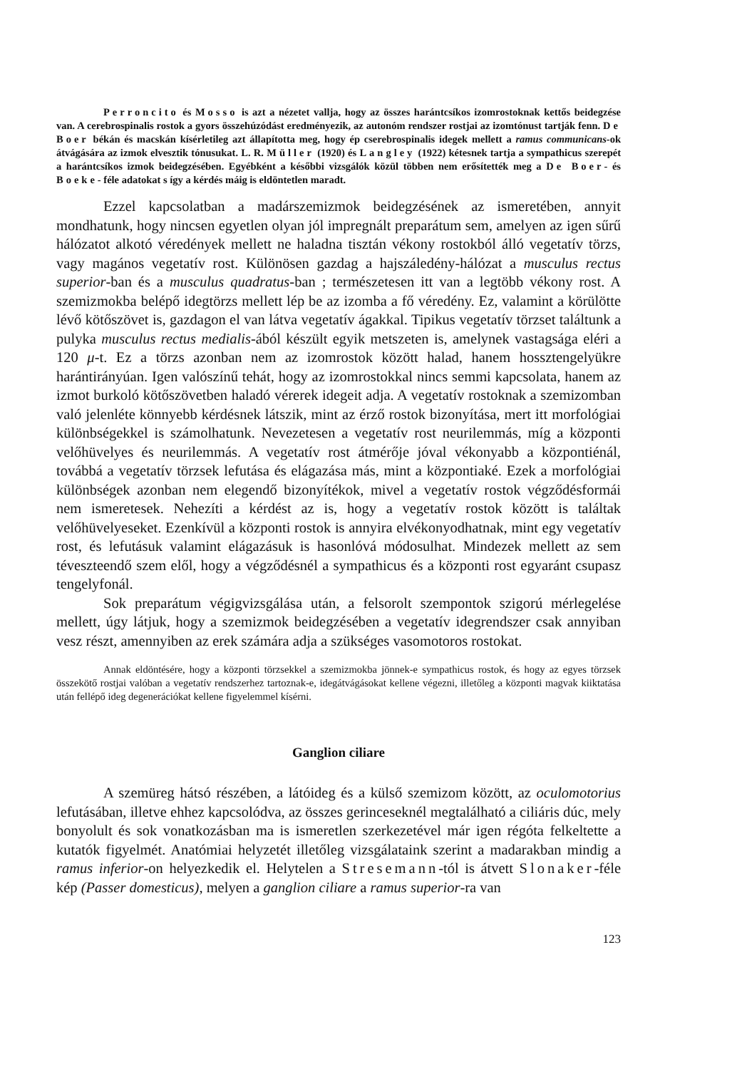Perroncito és Mosso is azt a nézetet vallja, hogy az összes harántcsíkos izomrostoknak kettős beidegzése van. A cerebrospinalis rostok a gyors összehúzódást eredményezik, az autonóm rendszer rostjai az izomtónust tartják fenn. De Boer békán és macskán kísérletileg azt állapította meg, hogy ép cserebrospinalis idegek mellett a ramus communicans-ok átvágására az izmok elvesztik tónusukat. L. R. Müller (1920) és Langley (1922) kétesnek tartja a sympathicus szerepét a harántcsíkos izmok beidegzésében. Egyébként a későbbi vizsgálók közül többen nem erősítették meg a De Boer- és Boeke- féle adatokat s így a kérdés máig is eldöntetlen maradt.
Ezzel kapcsolatban a madárszemizmok beidegzésének az ismeretében, annyit mondhatunk, hogy nincsen egyetlen olyan jól impregnált preparátum sem, amelyen az igen sűrű hálózatot alkotó véredények mellett ne haladna tisztán vékony rostokból álló vegetatív törzs, vagy magános vegetatív rost. Különösen gazdag a hajszáledény-hálózat a musculus rectus superior-ban és a musculus quadratus-ban ; természetesen itt van a legtöbb vékony rost. A szemizmokba belépő idegtörzs mellett lép be az izomba a fő véredény. Ez, valamint a körülötte lévő kötőszövet is, gazdagon el van látva vegetatív ágakkal. Tipikus vegetatív törzset találtunk a pulyka musculus rectus medialis-ából készült egyik metszeten is, amelynek vastagsága eléri a 120 μ-t. Ez a törzs azonban nem az izomrostok között halad, hanem hossztengelyükre harántirányúan. Igen valószínű tehát, hogy az izomrostokkal nincs semmi kapcsolata, hanem az izmot burkoló kötőszövetben haladó vérerek idegeit adja. A vegetatív rostoknak a szemizomban való jelenléte könnyebb kérdésnek látszik, mint az érző rostok bizonyítása, mert itt morfológiai különbségekkel is számolhatunk. Nevezetesen a vegetatív rost neurilemmás, míg a központi velőhüvelyes és neurilemmás. A vegetatív rost átmérője jóval vékonyabb a központiénál, továbbá a vegetatív törzsek lefutása és elágazása más, mint a központiaké. Ezek a morfológiai különbségek azonban nem elegendő bizonyítékok, mivel a vegetatív rostok végződésformái nem ismeretesek. Nehezíti a kérdést az is, hogy a vegetatív rostok között is találtak velőhüvelyeseket. Ezenkívül a központi rostok is annyira elvékonyodhatnak, mint egy vegetatív rost, és lefutásuk valamint elágazásuk is hasonlóvá módosulhat. Mindezek mellett az sem téveszteendő szem elől, hogy a végződésnél a sympathicus és a központi rost egyaránt csupasz tengelyfonál.
Sok preparátum végigvizsgálása után, a felsorolt szempontok szigorú mérlegelése mellett, úgy látjuk, hogy a szemizmok beidegzésében a vegetatív idegrendszer csak annyiban vesz részt, amennyiben az erek számára adja a szükséges vasomotoros rostokat.
Annak eldöntésére, hogy a központi törzsekkel a szemizmokba jönnek-e sympathicus rostok, és hogy az egyes törzsek összekötő rostjai valóban a vegetatív rendszerhez tartoznak-e, idegátvágásokat kellene végezni, illetőleg a központi magvak kiiktatása után fellépő ideg degenerációkat kellene figyelemmel kísérni.
Ganglion ciliare
A szemüreg hátsó részében, a látóideg és a külső szemizom között, az oculomotorius lefutásában, illetve ehhez kapcsolódva, az összes gerinceseknél megtalálható a ciliáris dúc, mely bonyolult és sok vonatkozásban ma is ismeretlen szerkezetével már igen régóta felkeltette a kutatók figyelmét. Anatómiai helyzetét illetőleg vizsgálataink szerint a madarakban mindig a ramus inferior-on helyezkedik el. Helytelen a Stresemann-tól is átvett Slonaker-féle kép (Passer domesticus), melyen a ganglion ciliare a ramus superior-ra van
123